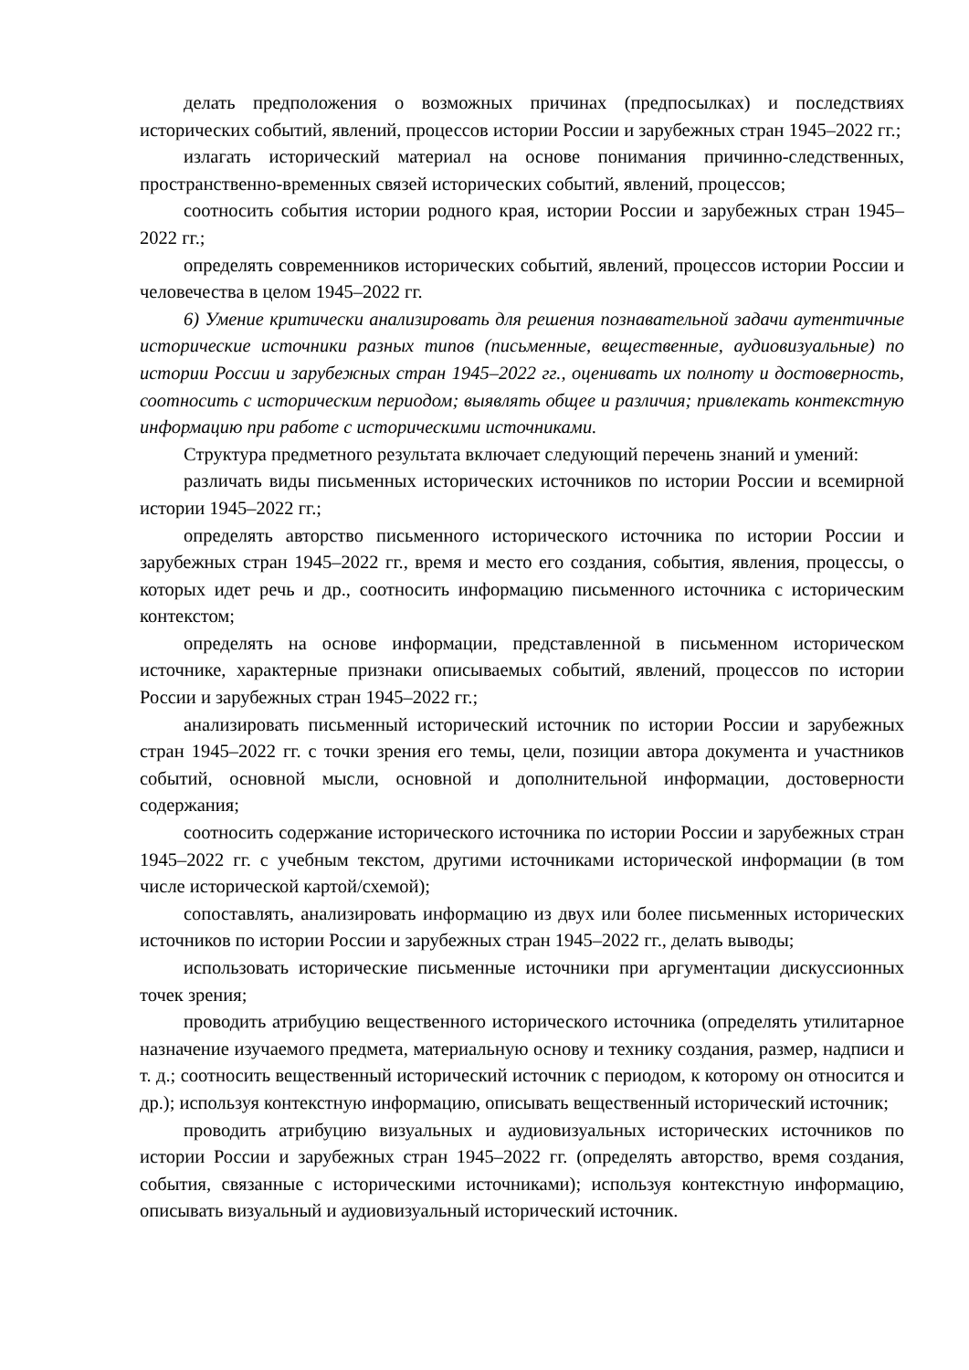делать предположения о возможных причинах (предпосылках) и последствиях исторических событий, явлений, процессов истории России и зарубежных стран 1945–2022 гг.;
излагать исторический материал на основе понимания причинно-следственных, пространственно-временных связей исторических событий, явлений, процессов;
соотносить события истории родного края, истории России и зарубежных стран 1945–2022 гг.;
определять современников исторических событий, явлений, процессов истории России и человечества в целом 1945–2022 гг.
6) Умение критически анализировать для решения познавательной задачи аутентичные исторические источники разных типов (письменные, вещественные, аудиовизуальные) по истории России и зарубежных стран 1945–2022 гг., оценивать их полноту и достоверность, соотносить с историческим периодом; выявлять общее и различия; привлекать контекстную информацию при работе с историческими источниками.
Структура предметного результата включает следующий перечень знаний и умений:
различать виды письменных исторических источников по истории России и всемирной истории 1945–2022 гг.;
определять авторство письменного исторического источника по истории России и зарубежных стран 1945–2022 гг., время и место его создания, события, явления, процессы, о которых идет речь и др., соотносить информацию письменного источника с историческим контекстом;
определять на основе информации, представленной в письменном историческом источнике, характерные признаки описываемых событий, явлений, процессов по истории России и зарубежных стран 1945–2022 гг.;
анализировать письменный исторический источник по истории России и зарубежных стран 1945–2022 гг. с точки зрения его темы, цели, позиции автора документа и участников событий, основной мысли, основной и дополнительной информации, достоверности содержания;
соотносить содержание исторического источника по истории России и зарубежных стран 1945–2022 гг. с учебным текстом, другими источниками исторической информации (в том числе исторической картой/схемой);
сопоставлять, анализировать информацию из двух или более письменных исторических источников по истории России и зарубежных стран 1945–2022 гг., делать выводы;
использовать исторические письменные источники при аргументации дискуссионных точек зрения;
проводить атрибуцию вещественного исторического источника (определять утилитарное назначение изучаемого предмета, материальную основу и технику создания, размер, надписи и т. д.; соотносить вещественный исторический источник с периодом, к которому он относится и др.); используя контекстную информацию, описывать вещественный исторический источник;
проводить атрибуцию визуальных и аудиовизуальных исторических источников по истории России и зарубежных стран 1945–2022 гг. (определять авторство, время создания, события, связанные с историческими источниками); используя контекстную информацию, описывать визуальный и аудиовизуальный исторический источник.